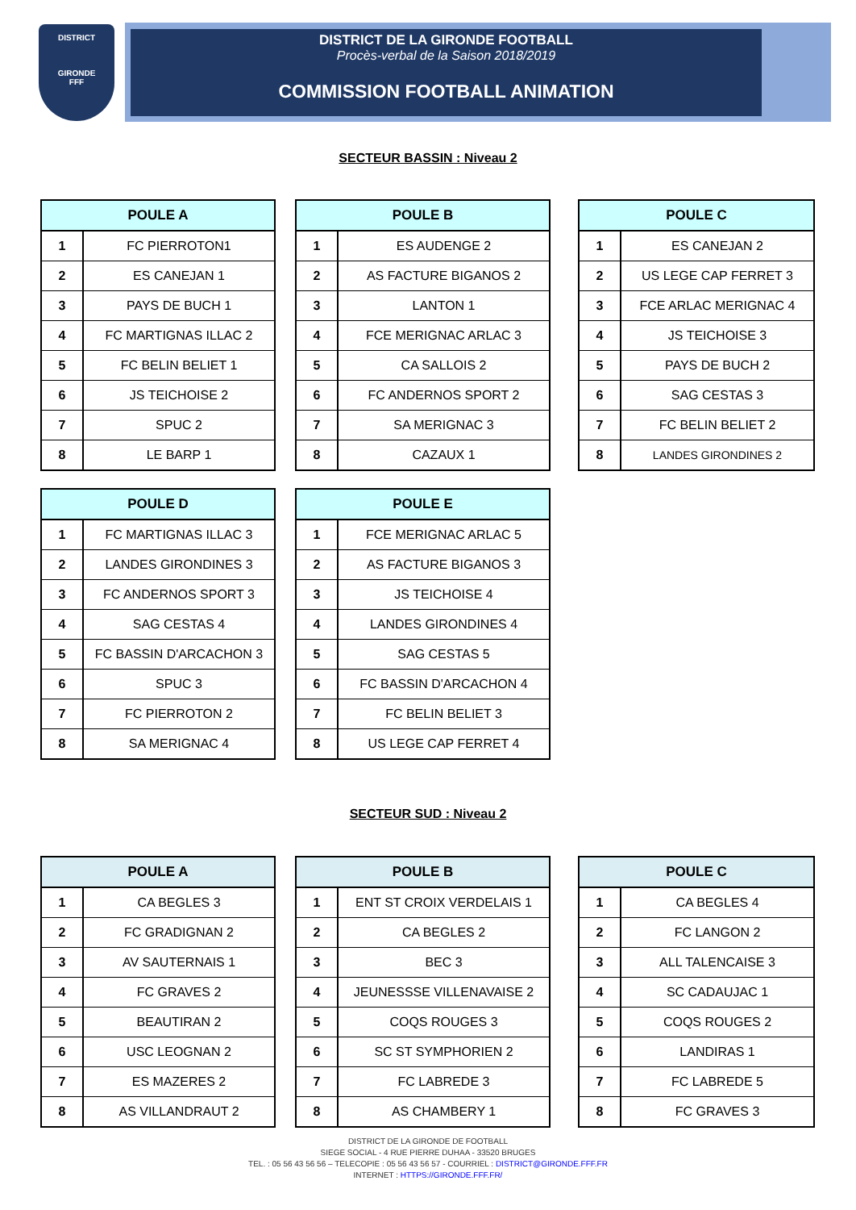DISTRICT
GIRONDE
FFF
DISTRICT DE LA GIRONDE FOOTBALL
Procès-verbal de la Saison 2018/2019
COMMISSION FOOTBALL ANIMATION
SECTEUR BASSIN : Niveau 2
| POULE A | |
| --- | --- |
| 1 | FC PIERROTON1 |
| 2 | ES CANEJAN 1 |
| 3 | PAYS DE BUCH 1 |
| 4 | FC MARTIGNAS ILLAC 2 |
| 5 | FC BELIN BELIET 1 |
| 6 | JS TEICHOISE 2 |
| 7 | SPUC 2 |
| 8 | LE BARP 1 |
| POULE B | |
| --- | --- |
| 1 | ES AUDENGE 2 |
| 2 | AS FACTURE BIGANOS 2 |
| 3 | LANTON 1 |
| 4 | FCE MERIGNAC ARLAC 3 |
| 5 | CA SALLOIS 2 |
| 6 | FC ANDERNOS SPORT 2 |
| 7 | SA MERIGNAC 3 |
| 8 | CAZAUX 1 |
| POULE C | |
| --- | --- |
| 1 | ES CANEJAN 2 |
| 2 | US LEGE CAP FERRET 3 |
| 3 | FCE ARLAC MERIGNAC 4 |
| 4 | JS TEICHOISE 3 |
| 5 | PAYS DE BUCH 2 |
| 6 | SAG CESTAS 3 |
| 7 | FC BELIN BELIET 2 |
| 8 | LANDES GIRONDINES 2 |
| POULE D | |
| --- | --- |
| 1 | FC MARTIGNAS ILLAC 3 |
| 2 | LANDES GIRONDINES 3 |
| 3 | FC ANDERNOS SPORT 3 |
| 4 | SAG CESTAS 4 |
| 5 | FC BASSIN D'ARCACHON 3 |
| 6 | SPUC 3 |
| 7 | FC PIERROTON 2 |
| 8 | SA MERIGNAC 4 |
| POULE E | |
| --- | --- |
| 1 | FCE MERIGNAC ARLAC 5 |
| 2 | AS FACTURE BIGANOS 3 |
| 3 | JS TEICHOISE 4 |
| 4 | LANDES GIRONDINES 4 |
| 5 | SAG CESTAS 5 |
| 6 | FC BASSIN D'ARCACHON 4 |
| 7 | FC BELIN BELIET 3 |
| 8 | US LEGE CAP FERRET 4 |
SECTEUR SUD : Niveau 2
| POULE A | |
| --- | --- |
| 1 | CA BEGLES 3 |
| 2 | FC GRADIGNAN 2 |
| 3 | AV SAUTERNAIS 1 |
| 4 | FC GRAVES 2 |
| 5 | BEAUTIRAN 2 |
| 6 | USC LEOGNAN 2 |
| 7 | ES MAZERES 2 |
| 8 | AS VILLANDRAUT 2 |
| POULE B | |
| --- | --- |
| 1 | ENT ST CROIX VERDELAIS 1 |
| 2 | CA BEGLES 2 |
| 3 | BEC 3 |
| 4 | JEUNESSSE VILLENAVAISE 2 |
| 5 | COQS ROUGES 3 |
| 6 | SC ST SYMPHORIEN 2 |
| 7 | FC LABREDE 3 |
| 8 | AS CHAMBERY 1 |
| POULE C | |
| --- | --- |
| 1 | CA BEGLES 4 |
| 2 | FC LANGON 2 |
| 3 | ALL TALENCAISE 3 |
| 4 | SC CADAUJAC 1 |
| 5 | COQS ROUGES 2 |
| 6 | LANDIRAS 1 |
| 7 | FC LABREDE 5 |
| 8 | FC GRAVES 3 |
DISTRICT DE LA GIRONDE DE FOOTBALL
SIEGE SOCIAL - 4 RUE PIERRE DUHAA - 33520 BRUGES
TEL. : 05 56 43 56 56 – TELECOPIE : 05 56 43 56 57 - COURRIEL : DISTRICT@GIRONDE.FFF.FR
INTERNET : HTTPS://GIRONDE.FFF.FR/